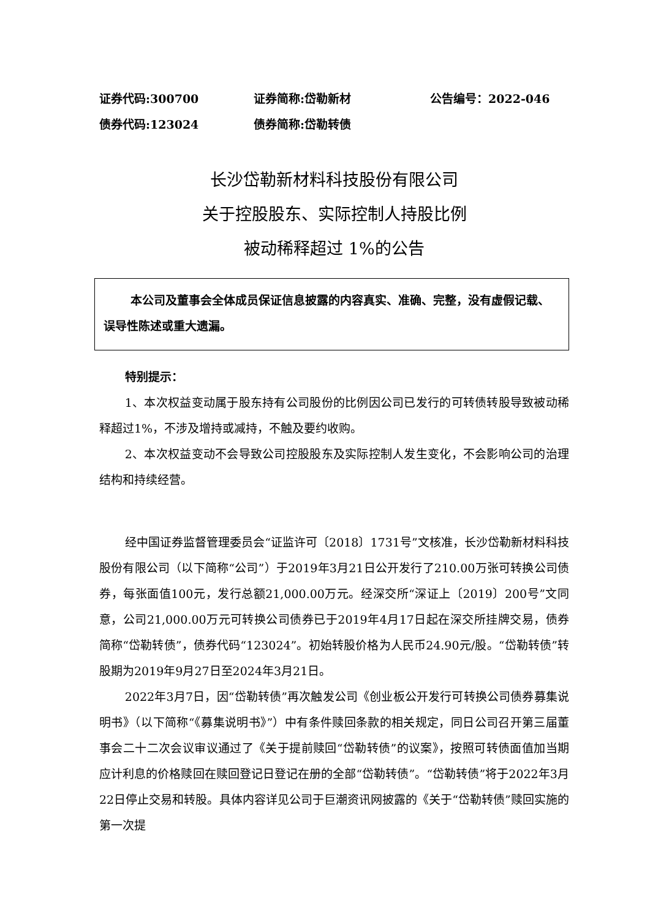证券代码:300700 证券简称:岱勒新材 公告编号：2022-046
债券代码:123024 债券简称:岱勒转债
长沙岱勒新材料科技股份有限公司
关于控股股东、实际控制人持股比例
被动稀释超过 1%的公告
本公司及董事会全体成员保证信息披露的内容真实、准确、完整，没有虚假记载、误导性陈述或重大遗漏。
特别提示：
1、本次权益变动属于股东持有公司股份的比例因公司已发行的可转债转股导致被动稀释超过1%，不涉及增持或减持，不触及要约收购。
2、本次权益变动不会导致公司控股股东及实际控制人发生变化，不会影响公司的治理结构和持续经营。
经中国证券监督管理委员会“证监许可〔2018〕1731号”文核准，长沙岱勒新材料科技股份有限公司（以下简称“公司”）于2019年3月21日公开发行了210.00万张可转换公司债券，每张面值100元，发行总额21,000.00万元。经深交所“深证上〔2019〕200号”文同意，公司21,000.00万元可转换公司债券已于2019年4月17日起在深交所挂牌交易，债券简称“岱勒转债”，债券代码“123024”。初始转股价格为人民币24.90元/股。“岱勒转债”转股期为2019年9月27日至2024年3月21日。
2022年3月7日，因“岱勒转债”再次触发公司《创业板公开发行可转换公司债券募集说明书》（以下简称“《募集说明书》”）中有条件赎回条款的相关规定，同日公司召开第三届董事会二十二次会议审议通过了《关于提前赎回“岱勒转债”的议案》，按照可转债面值加当期应计利息的价格赎回在赎回登记日登记在册的全部“岱勒转债”。“岱勒转债”将于2022年3月22日停止交易和转股。具体内容详见公司于巨潮资讯网披露的《关于“岱勒转债”赎回实施的第一次提